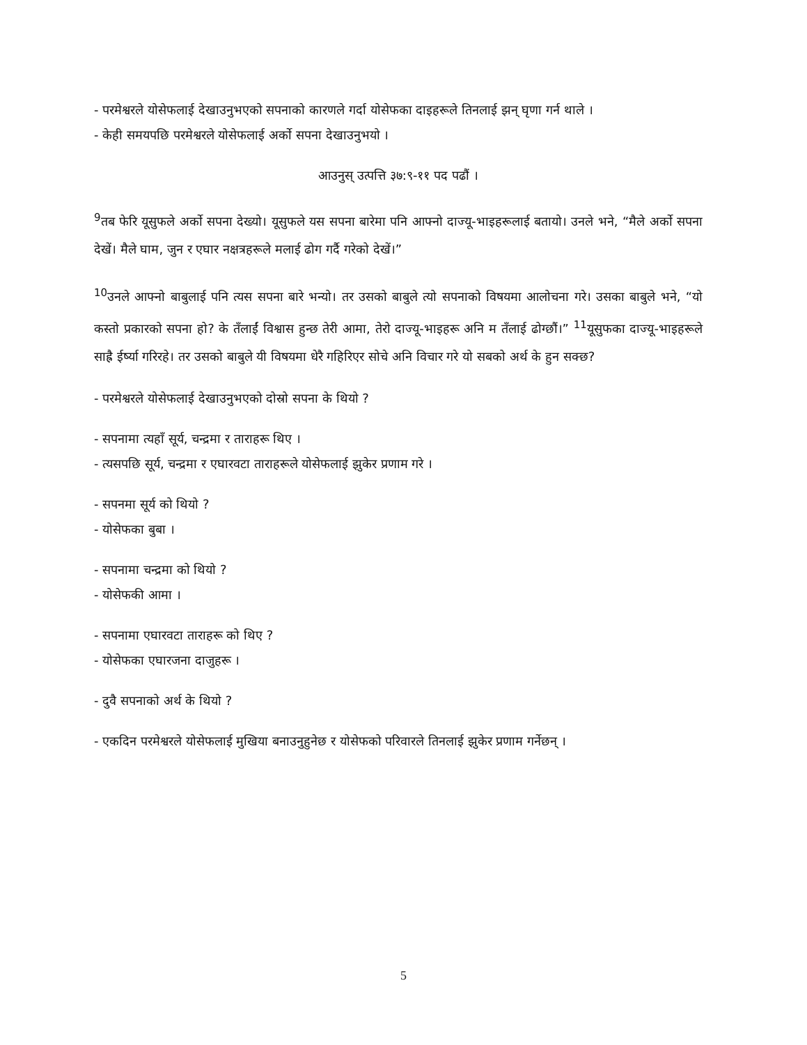- परमेश्वरले योसेफलाई देखाउनुभएको सपनाको कारणले गर्दा योसेफका दाइहरूले तिनलाई झन् घृणा गर्न थाले ।
- केही समयपछि परमेश्वरले योसेफलाई अर्को सपना देखाउनुभयो ।
आउनुस् उत्पत्ति ३७:९-११ पद पढौं ।
<sup>9</sup> तब फेरि यूसुफले अर्को सपना देख्यो। यूसुफले यस सपना बारेमा पनि आफ्नो दाज्यू-भाइहरूलाई बतायो। उनले भने, “मैले अर्को सपना देखें। मैले घाम, जुन र एघार नक्षत्रहरूले मलाई ढोग गर्दै गरेको देखें।”
<sup>10</sup> उनले आफ्नो बाबुलाई पनि त्यस सपना बारे भन्यो। तर उसको बाबुले त्यो सपनाको विषयमा आलोचना गरे। उसका बाबुले भने, “यो कस्तो प्रकारको सपना हो? के तँलाईं विश्वास हुन्छ तेरी आमा, तेरो दाज्यू-भाइहरू अनि म तँलाई ढोग्छौं।” <sup>11</sup>यूसुफका दाज्यू-भाइहरूले साह्रै ईर्ष्या गरिरहे। तर उसको बाबुले यी विषयमा धेरै गहिरिएर सोचे अनि विचार गरे यो सबको अर्थ के हुन सक्छ?
- परमेश्वरले योसेफलाई देखाउनुभएको दोस्रो सपना के थियो ?
- सपनामा त्यहाँ सूर्य, चन्द्रमा र ताराहरू थिए ।
- त्यसपछि सूर्य, चन्द्रमा र एघारवटा ताराहरूले योसेफलाई झुकेर प्रणाम गरे ।
- सपनमा सूर्य को थियो ?
- योसेफका बुबा ।
- सपनामा चन्द्रमा को थियो ?
- योसेफकी आमा ।
- सपनामा एघारवटा ताराहरू को थिए ?
- योसेफका एघारजना दाजुहरू ।
- दुवै सपनाको अर्थ के थियो ?
- एकदिन परमेश्वरले योसेफलाई मुखिया बनाउनुहुनेछ र योसेफको परिवारले तिनलाई झुकेर प्रणाम गर्नेछन् ।
5